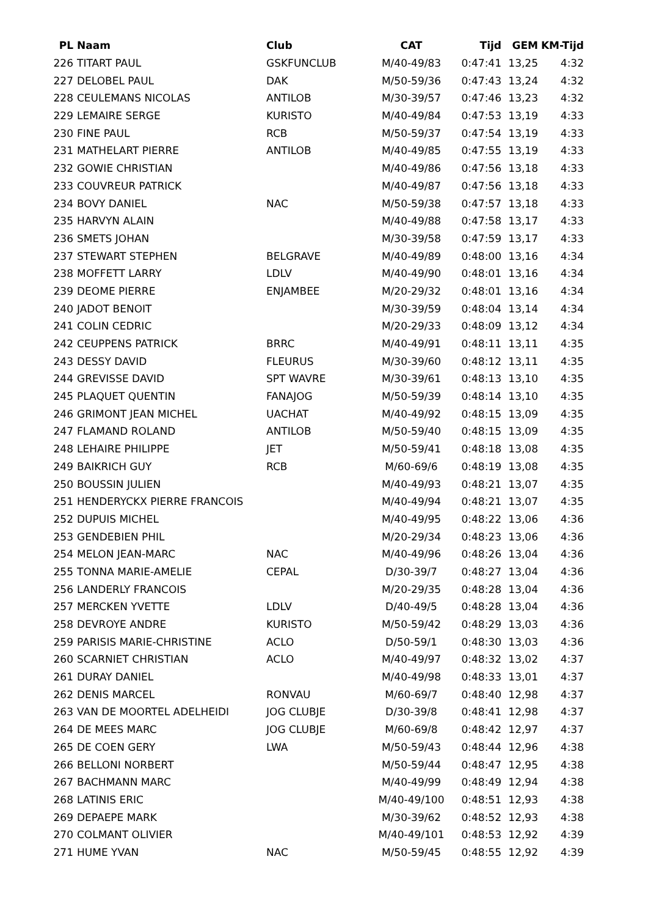| PL | Naam | Club | CAT | Tijd | GEM | KM-Tijd |
| --- | --- | --- | --- | --- | --- | --- |
| 226 | TITART PAUL | GSKFUNCLUB | M/40-49/83 | 0:47:41 | 13,25 | 4:32 |
| 227 | DELOBEL PAUL | DAK | M/50-59/36 | 0:47:43 | 13,24 | 4:32 |
| 228 | CEULEMANS NICOLAS | ANTILOB | M/30-39/57 | 0:47:46 | 13,23 | 4:32 |
| 229 | LEMAIRE SERGE | KURISTO | M/40-49/84 | 0:47:53 | 13,19 | 4:33 |
| 230 | FINE PAUL | RCB | M/50-59/37 | 0:47:54 | 13,19 | 4:33 |
| 231 | MATHELART PIERRE | ANTILOB | M/40-49/85 | 0:47:55 | 13,19 | 4:33 |
| 232 | GOWIE CHRISTIAN | | M/40-49/86 | 0:47:56 | 13,18 | 4:33 |
| 233 | COUVREUR PATRICK | | M/40-49/87 | 0:47:56 | 13,18 | 4:33 |
| 234 | BOVY DANIEL | NAC | M/50-59/38 | 0:47:57 | 13,18 | 4:33 |
| 235 | HARVYN ALAIN | | M/40-49/88 | 0:47:58 | 13,17 | 4:33 |
| 236 | SMETS JOHAN | | M/30-39/58 | 0:47:59 | 13,17 | 4:33 |
| 237 | STEWART STEPHEN | BELGRAVE | M/40-49/89 | 0:48:00 | 13,16 | 4:34 |
| 238 | MOFFETT LARRY | LDLV | M/40-49/90 | 0:48:01 | 13,16 | 4:34 |
| 239 | DEOME PIERRE | ENJAMBEE | M/20-29/32 | 0:48:01 | 13,16 | 4:34 |
| 240 | JADOT BENOIT | | M/30-39/59 | 0:48:04 | 13,14 | 4:34 |
| 241 | COLIN CEDRIC | | M/20-29/33 | 0:48:09 | 13,12 | 4:34 |
| 242 | CEUPPENS PATRICK | BRRC | M/40-49/91 | 0:48:11 | 13,11 | 4:35 |
| 243 | DESSY DAVID | FLEURUS | M/30-39/60 | 0:48:12 | 13,11 | 4:35 |
| 244 | GREVISSE DAVID | SPT WAVRE | M/30-39/61 | 0:48:13 | 13,10 | 4:35 |
| 245 | PLAQUET QUENTIN | FANAJOG | M/50-59/39 | 0:48:14 | 13,10 | 4:35 |
| 246 | GRIMONT JEAN MICHEL | UACHAT | M/40-49/92 | 0:48:15 | 13,09 | 4:35 |
| 247 | FLAMAND ROLAND | ANTILOB | M/50-59/40 | 0:48:15 | 13,09 | 4:35 |
| 248 | LEHAIRE PHILIPPE | JET | M/50-59/41 | 0:48:18 | 13,08 | 4:35 |
| 249 | BAIKRICH GUY | RCB | M/60-69/6 | 0:48:19 | 13,08 | 4:35 |
| 250 | BOUSSIN JULIEN | | M/40-49/93 | 0:48:21 | 13,07 | 4:35 |
| 251 | HENDERYCKX PIERRE FRANCOIS | | M/40-49/94 | 0:48:21 | 13,07 | 4:35 |
| 252 | DUPUIS MICHEL | | M/40-49/95 | 0:48:22 | 13,06 | 4:36 |
| 253 | GENDEBIEN PHIL | | M/20-29/34 | 0:48:23 | 13,06 | 4:36 |
| 254 | MELON JEAN-MARC | NAC | M/40-49/96 | 0:48:26 | 13,04 | 4:36 |
| 255 | TONNA MARIE-AMELIE | CEPAL | D/30-39/7 | 0:48:27 | 13,04 | 4:36 |
| 256 | LANDERLY FRANCOIS | | M/20-29/35 | 0:48:28 | 13,04 | 4:36 |
| 257 | MERCKEN YVETTE | LDLV | D/40-49/5 | 0:48:28 | 13,04 | 4:36 |
| 258 | DEVROYE ANDRE | KURISTO | M/50-59/42 | 0:48:29 | 13,03 | 4:36 |
| 259 | PARISIS MARIE-CHRISTINE | ACLO | D/50-59/1 | 0:48:30 | 13,03 | 4:36 |
| 260 | SCARNIET CHRISTIAN | ACLO | M/40-49/97 | 0:48:32 | 13,02 | 4:37 |
| 261 | DURAY DANIEL | | M/40-49/98 | 0:48:33 | 13,01 | 4:37 |
| 262 | DENIS MARCEL | RONVAU | M/60-69/7 | 0:48:40 | 12,98 | 4:37 |
| 263 | VAN DE MOORTEL ADELHEIDI | JOG CLUBJE | D/30-39/8 | 0:48:41 | 12,98 | 4:37 |
| 264 | DE MEES MARC | JOG CLUBJE | M/60-69/8 | 0:48:42 | 12,97 | 4:37 |
| 265 | DE COEN GERY | LWA | M/50-59/43 | 0:48:44 | 12,96 | 4:38 |
| 266 | BELLONI NORBERT | | M/50-59/44 | 0:48:47 | 12,95 | 4:38 |
| 267 | BACHMANN MARC | | M/40-49/99 | 0:48:49 | 12,94 | 4:38 |
| 268 | LATINIS ERIC | | M/40-49/100 | 0:48:51 | 12,93 | 4:38 |
| 269 | DEPAEPE MARK | | M/30-39/62 | 0:48:52 | 12,93 | 4:38 |
| 270 | COLMANT OLIVIER | | M/40-49/101 | 0:48:53 | 12,92 | 4:39 |
| 271 | HUME YVAN | NAC | M/50-59/45 | 0:48:55 | 12,92 | 4:39 |